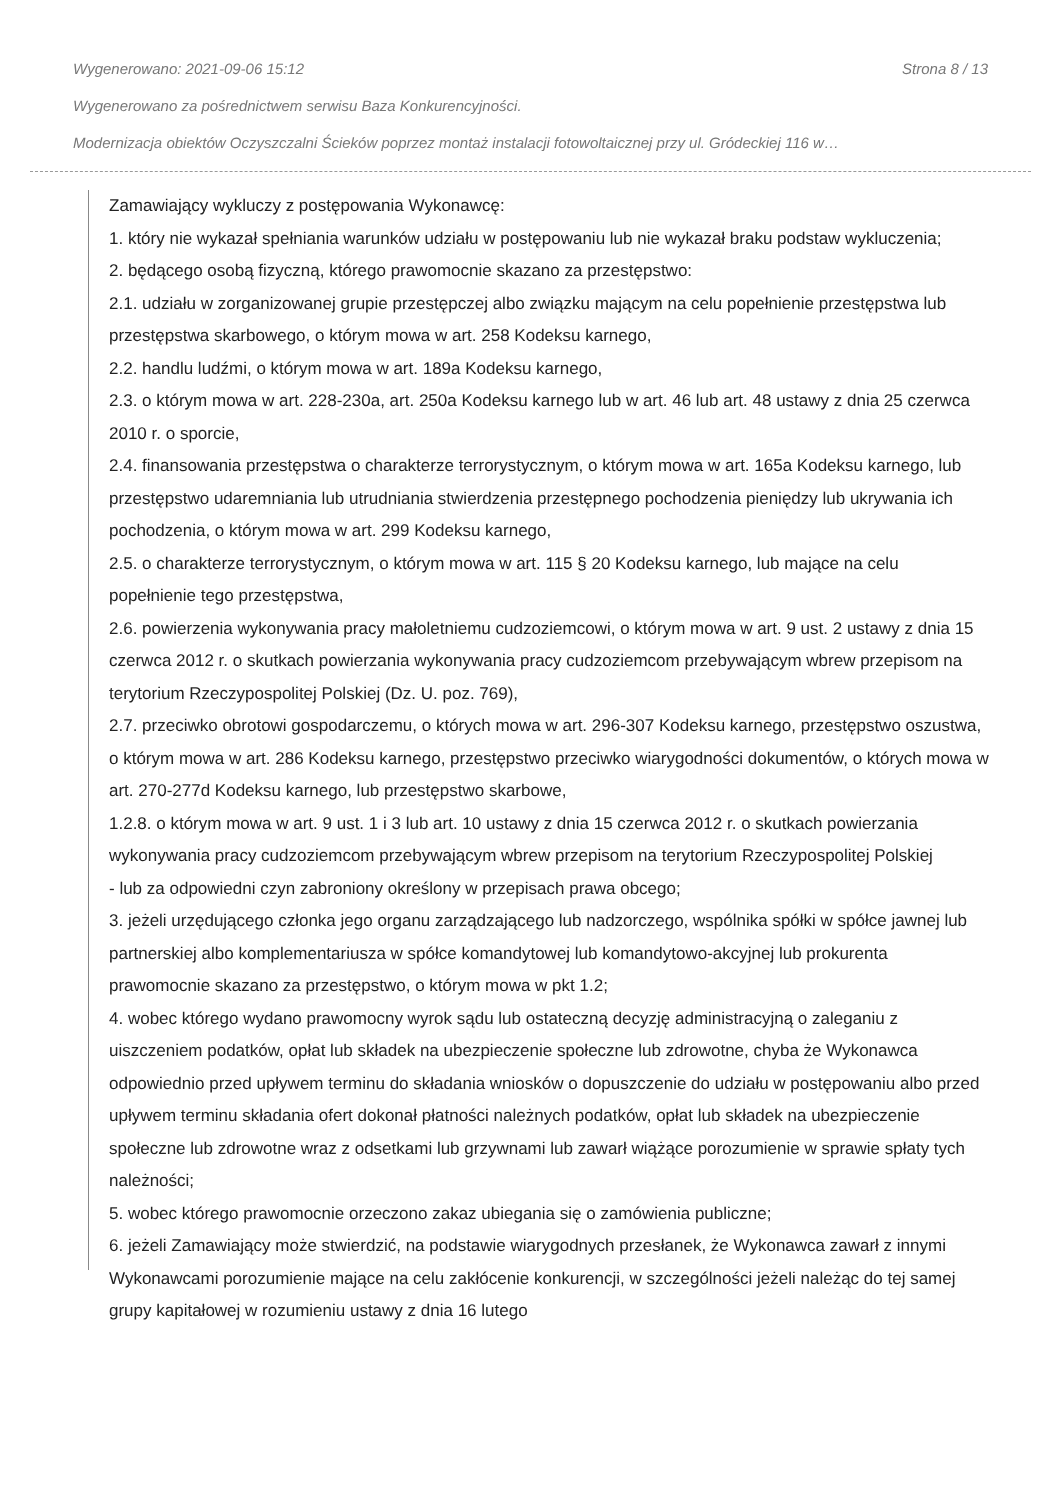Wygenerowano: 2021-09-06 15:12 Strona 8 / 13
Wygenerowano za pośrednictwem serwisu Baza Konkurencyjności.
Modernizacja obiektów Oczyszczalni Ścieków poprzez montaż instalacji fotowoltaicznej przy ul. Gródeckiej 116 w…
Zamawiający wykluczy z postępowania Wykonawcę:
1. który nie wykazał spełniania warunków udziału w postępowaniu lub nie wykazał braku podstaw wykluczenia;
2. będącego osobą fizyczną, którego prawomocnie skazano za przestępstwo:
2.1. udziału w zorganizowanej grupie przestępczej albo związku mającym na celu popełnienie przestępstwa lub przestępstwa skarbowego, o którym mowa w art. 258 Kodeksu karnego,
2.2. handlu ludźmi, o którym mowa w art. 189a Kodeksu karnego,
2.3. o którym mowa w art. 228-230a, art. 250a Kodeksu karnego lub w art. 46 lub art. 48 ustawy z dnia 25 czerwca 2010 r. o sporcie,
2.4. finansowania przestępstwa o charakterze terrorystycznym, o którym mowa w art. 165a Kodeksu karnego, lub przestępstwo udaremniania lub utrudniania stwierdzenia przestępnego pochodzenia pieniędzy lub ukrywania ich pochodzenia, o którym mowa w art. 299 Kodeksu karnego,
2.5. o charakterze terrorystycznym, o którym mowa w art. 115 § 20 Kodeksu karnego, lub mające na celu popełnienie tego przestępstwa,
2.6. powierzenia wykonywania pracy małoletniemu cudzoziemcowi, o którym mowa w art. 9 ust. 2 ustawy z dnia 15 czerwca 2012 r. o skutkach powierzania wykonywania pracy cudzoziemcom przebywającym wbrew przepisom na terytorium Rzeczypospolitej Polskiej (Dz. U. poz. 769),
2.7. przeciwko obrotowi gospodarczemu, o których mowa w art. 296-307 Kodeksu karnego, przestępstwo oszustwa, o którym mowa w art. 286 Kodeksu karnego, przestępstwo przeciwko wiarygodności dokumentów, o których mowa w art. 270-277d Kodeksu karnego, lub przestępstwo skarbowe,
1.2.8. o którym mowa w art. 9 ust. 1 i 3 lub art. 10 ustawy z dnia 15 czerwca 2012 r. o skutkach powierzania wykonywania pracy cudzoziemcom przebywającym wbrew przepisom na terytorium Rzeczypospolitej Polskiej
- lub za odpowiedni czyn zabroniony określony w przepisach prawa obcego;
3. jeżeli urzędującego członka jego organu zarządzającego lub nadzorczego, wspólnika spółki w spółce jawnej lub partnerskiej albo komplementariusza w spółce komandytowej lub komandytowo-akcyjnej lub prokurenta prawomocnie skazano za przestępstwo, o którym mowa w pkt 1.2;
4. wobec którego wydano prawomocny wyrok sądu lub ostateczną decyzję administracyjną o zaleganiu z uiszczeniem podatków, opłat lub składek na ubezpieczenie społeczne lub zdrowotne, chyba że Wykonawca odpowiednio przed upływem terminu do składania wniosków o dopuszczenie do udziału w postępowaniu albo przed upływem terminu składania ofert dokonał płatności należnych podatków, opłat lub składek na ubezpieczenie społeczne lub zdrowotne wraz z odsetkami lub grzywnami lub zawarł wiążące porozumienie w sprawie spłaty tych należności;
5. wobec którego prawomocnie orzeczono zakaz ubiegania się o zamówienia publiczne;
6. jeżeli Zamawiający może stwierdzić, na podstawie wiarygodnych przesłanek, że Wykonawca zawarł z innymi Wykonawcami porozumienie mające na celu zakłócenie konkurencji, w szczególności jeżeli należąc do tej samej grupy kapitałowej w rozumieniu ustawy z dnia 16 lutego